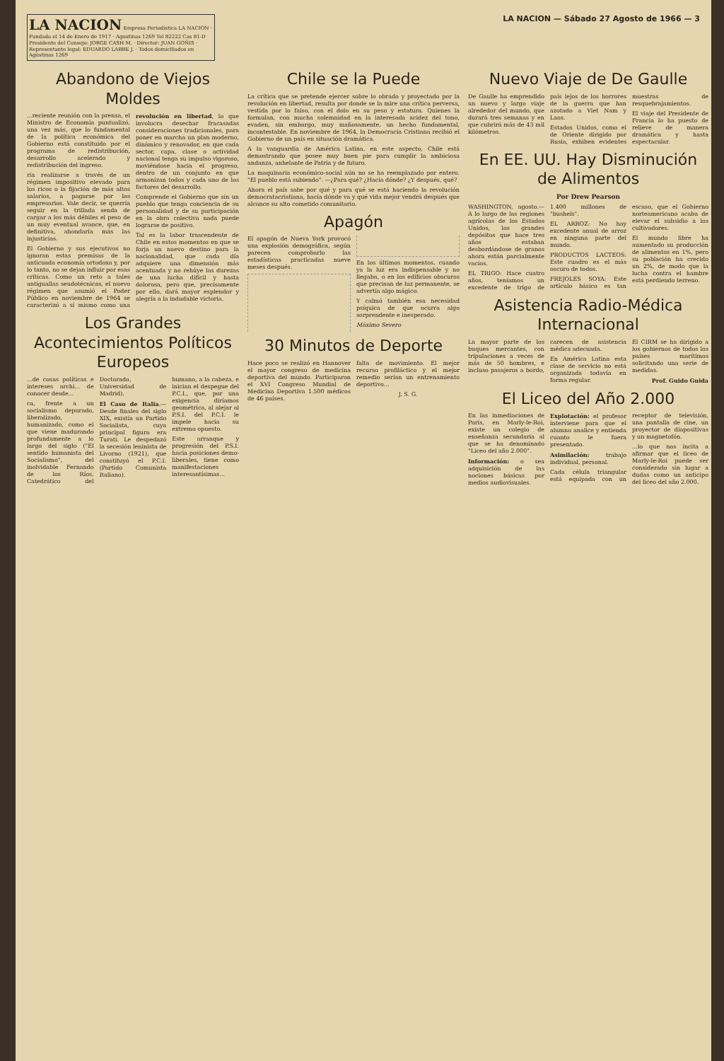LA NACION Empresa Periodística LA NACION · Fundada el 14 de Enero de 1917 · Agustinas 1269 Tel 82222 Cas 81-D
Presidente del Consejo: JORGE CASH M. · Director: JUAN GOÑIS · Representante legal: EDUARDO LABBE J. · Todos domiciliados en Agustinas 1269
LA NACION — Sábado 27 Agosto de 1966 — 3
Abandono de Viejos Moldes
...reciente reunión con la prensa, el Ministro de Economía puntualizó, una vez más, que lo fundamental de la política económica del Gobierno está constituido por el programa de redistribución, desarrollo acelerado y redistribución del ingreso.
ría realizarse a través de un régimen impositivo elevado para los ricos o la fijación de más altos salarios, a pagarse por los empresarios. Vale decir, se querría seguir en la trillada senda de cargar a los más débiles el peso de un muy eventual avance, que, en definitiva, ahondaría más las injusticias.
El Gobierno y sus ejecutivos no ignoran estas premisas de la anticuada economía ortodoxa y, por lo tanto, no se dejan influir por esas críticas. Como un reto a tales antiguallas seudotécnicas, el nuevo régimen que asumió el Poder Público en noviembre de 1964 se caracterizó a sí mismo como una revolución en libertad, lo que involucra desechar fracasadas consideraciones tradicionales, para poner en marcha un plan moderno, dinámico y renovador, en que cada sector, capa, clase o actividad nacional tenga su impulso vigoroso, moviéndose hacia el progreso, dentro de un conjunto en que armonizan todos y cada uno de los factores del desarrollo.
Comprende el Gobierno que sin un pueblo que tenga conciencia de su personalidad y de su participación en la obra colectiva nada puede lograrse de positivo.
Tal es la labor trascendente de Chile en estos momentos en que se forja un nuevo destino para la nacionalidad, que cada día adquiere una dimensión más acentuada y no rehúye las durezas de una lucha difícil y hasta dolorosa, pero que, precisamente por ello, dará mayor esplendor y alegría a la indudable victoria.
Los Grandes Acontecimientos Políticos Europeos
...de cosas políticas e intereses archi... de conocer desde...
ca, frente a un socialismo depurado, liberalizado, humanizado, como el que viene madurando profundamente a lo largo del siglo ("El sentido humanista del Socialismo", del inolvidable Fernando de los Ríos, Catedrático del Doctorado, Universidad de Madrid).
El Caso de Italia.—Desde finales del siglo XIX, existía un Partido Socialista, cuya principal figura era Turati. Le despedazó la secesión leninista de Livorno (1921), que constituyó el P.C.I. (Partido Comunista Italiano).
humano, a la cabeza, e inician el despegue del P.C.I., que, por una exigencia diríamos geométrica, al alejar al P.S.I. del P.C.I. le impele hacia su extremo opuesto.
Este arranque y progresión del P.S.I. hacia posiciones demo-liberales, tiene como manifestaciones interesantísimas...
Chile se la Puede
La crítica que se pretende ejercer sobre lo obrado y proyectado por la revolución en libertad, resulta por donde se la mire una crítica perversa, vestida por lo falso, con el dolo en su peso y estatura. Quienes la formulan, con mucha solemnidad en la interesada acidez del tono, evaden, sin embargo, muy mañosamente, un hecho fundamental, incontestable. En noviembre de 1964, la Democracia Cristiana recibió el Gobierno de un país en situación dramática.
A la vanguardia de América Latina, en este aspecto, Chile está demostrando que posee muy buen pie para cumplir la ambiciosa andanza, anhelante de Patria y de futuro.
La maquinaria económico-social aún no se ha reemplazado por entero. "El pueblo está subiendo". —¿Para qué? ¿Hacia dónde? ¿Y después, qué?
Ahora el país sabe por qué y para qué se está haciendo la revolución democratacristiana, hacia dónde va y qué vida mejor vendrá después que alcance su alto cometido comunitario.
Apagón
El apagón de Nueva York provocó una explosión demográfica, según parecen comprobarlo las estadísticas practicadas nueve meses después.
En los últimos momentos, cuando ya la luz era indispensable y no llegaba, o en los edificios obscuros que precisan de luz permanente, se advertía algo mágico.
Y calmó también esa necesidad psíquica de que ocurra algo sorprendente e inesperado.
Máximo Severo
30 Minutos de Deporte
Hace poco se realizó en Hannover el mayor congreso de medicina deportiva del mundo. Participaron el XVI Congreso Mundial de Medicina Deportiva 1.500 médicos de 46 países.
falta de movimiento. El mejor recurso profiláctico y el mejor remedio serían un entrenamiento deportivo...
J. S. G.
Nuevo Viaje de De Gaulle
De Gaulle ha emprendido un nuevo y largo viaje alrededor del mundo, que durará tres semanas y en que cubrirá más de 43 mil kilómetros.
país lejos de los horrores de la guerra que han azotado a Viet Nam y Laos.
Estados Unidos, como el de Oriente dirigido por Rusia, exhiben evidentes muestras de resquebrajamientos.
El viaje del Presidente de Francia lo ha puesto de relieve de manera dramática y hasta espectacular.
En EE. UU. Hay Disminución de Alimentos
Por Drew Pearson
WASHINGTON, agosto.— A lo largo de las regiones agrícolas de los Estados Unidos, los grandes depósitos que hace tres años estaban desbordándose de granos ahora están parcialmente vacíos.
EL TRIGO: Hace cuatro años, teníamos un excedente de trigo de 1.400 millones de "bushels".
EL ARROZ: No hay excedente anual de arroz en ninguna parte del mundo.
PRODUCTOS LACTEOS: Este cuadro es el más oscuro de todos.
FREJOLES SOYA: Este artículo básico es tan escaso, que el Gobierno norteamericano acaba de elevar el subsidio a los cultivadores.
El mundo libre ha aumentado su producción de alimentos en 1%, pero su población ha crecido un 2%, de modo que la lucha contra el hambre está perdiendo terreno.
Asistencia Radio-Médica Internacional
La mayor parte de los buques mercantes, con tripulaciones a veces de más de 50 hombres, e incluso pasajeros a bordo, carecen de asistencia médica adecuada.
En América Latina esta clase de servicio no está organizada todavía en forma regular.
El CIRM se ha dirigido a los gobiernos de todos los países marítimos solicitando una serie de medidas.
Prof. Guido Guida
El Liceo del Año 2.000
En las inmediaciones de París, en Marly-le-Roi, existe un colegio de enseñanza secundaria al que se ha denominado "Liceo del año 2.000".
Información: o sea adquisición de las nociones básicas por medios audiovisuales.
Explotación: el profesor interviene para que el alumno analice y entienda cuanto le fuera presentado.
Asimilación: trabajo individual, personal.
Cada célula triangular está equipada con un receptor de televisión, una pantalla de cine, un proyector de diapositivas y un magnetofón.
...lo que nos incita a afirmar que el liceo de Marly-le-Roi puede ser considerado sin lugar a dudas como un anticipo del liceo del año 2.000.